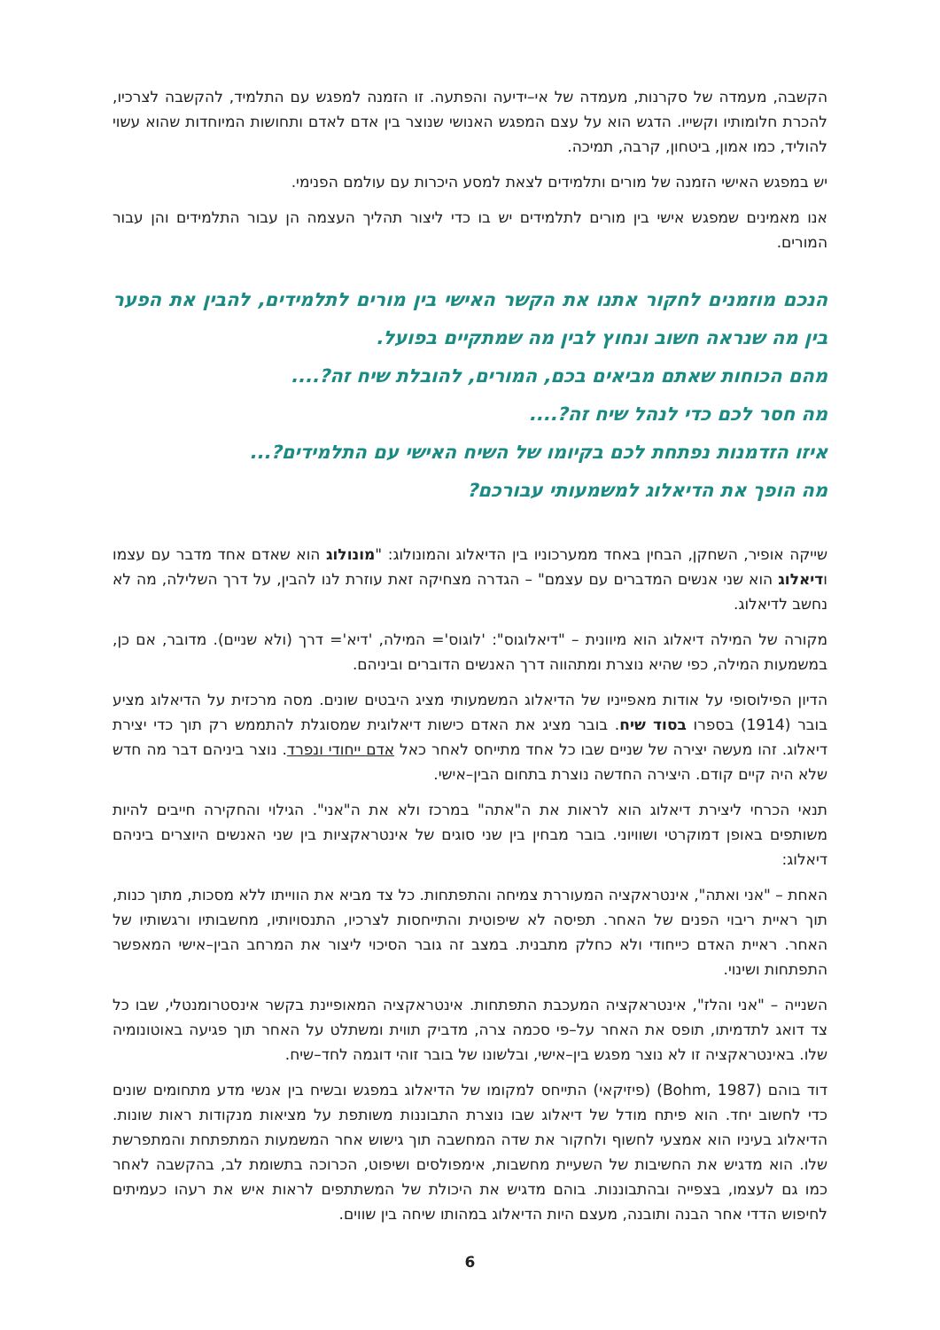הקשבה, מעמדה של סקרנות, מעמדה של אי–ידיעה והפתעה. זו הזמנה למפגש עם התלמיד, להקשבה לצרכיו, להכרת חלומותיו וקשייו. הדגש הוא על עצם המפגש האנושי שנוצר בין אדם לאדם ותחושות המיוחדות שהוא עשוי להוליד, כמו אמון, ביטחון, קרבה, תמיכה.
יש במפגש האישי הזמנה של מורים ותלמידים לצאת למסע היכרות עם עולמם הפנימי.
אנו מאמינים שמפגש אישי בין מורים לתלמידים יש בו כדי ליצור תהליך העצמה הן עבור התלמידים והן עבור המורים.
הנכם מוזמנים לחקור אתנו את הקשר האישי בין מורים לתלמידים, להבין את הפער בין מה שנראה חשוב ונחוץ לבין מה שמתקיים בפועל.
מהם הכוחות שאתם מביאים בכם, המורים, להובלת שיח זה?....
מה חסר לכם כדי לנהל שיח זה?....
איזו הזדמנות נפתחת לכם בקיומו של השיח האישי עם התלמידים?...
מה הופך את הדיאלוג למשמעותי עבורכם?
שייקה אופיר, השחקן, הבחין באחד ממערכוניו בין הדיאלוג והמונולוג: "מונולוג הוא שאדם אחד מדבר עם עצמו ודיאלוג הוא שני אנשים המדברים עם עצמם" – הגדרה מצחיקה זאת עוזרת לנו להבין, על דרך השלילה, מה לא נחשב לדיאלוג.
מקורה של המילה דיאלוג הוא מיוונית – "דיאלוגוס": 'לוגוס'= המילה, 'דיא'= דרך (ולא שניים). מדובר, אם כן, במשמעות המילה, כפי שהיא נוצרת ומתהווה דרך האנשים הדוברים וביניהם.
הדיון הפילוסופי על אודות מאפייניו של הדיאלוג המשמעותי מציג היבטים שונים. מסה מרכזית על הדיאלוג מציע בובר (1914) בספרו בסוד שיח. בובר מציג את האדם כישות דיאלוגית שמסוגלת להתממש רק תוך כדי יצירת דיאלוג. זהו מעשה יצירה של שניים שבו כל אחד מתייחס לאחר כאל אדם ייחודי ונפרד. נוצר ביניהם דבר מה חדש שלא היה קיים קודם. היצירה החדשה נוצרת בתחום הבין–אישי.
תנאי הכרחי ליצירת דיאלוג הוא לראות את ה"אתה" במרכז ולא את ה"אני". הגילוי והחקירה חייבים להיות משותפים באופן דמוקרטי ושוויוני. בובר מבחין בין שני סוגים של אינטראקציות בין שני האנשים היוצרים ביניהם דיאלוג:
האחת – "אני ואתה", אינטראקציה המעוררת צמיחה והתפתחות. כל צד מביא את הווייתו ללא מסכות, מתוך כנות, תוך ראיית ריבוי הפנים של האחר. תפיסה לא שיפוטית והתייחסות לצרכיו, התנסויותיו, מחשבותיו ורגשותיו של האחר. ראיית האדם כייחודי ולא כחלק מתבנית. במצב זה גובר הסיכוי ליצור את המרחב הבין–אישי המאפשר התפתחות ושינוי.
השנייה – "אני והלז", אינטראקציה המעכבת התפתחות. אינטראקציה המאופיינת בקשר אינסטרומנטלי, שבו כל צד דואג לתדמיתו, תופס את האחר על–פי סכמה צרה, מדביק תווית ומשתלט על האחר תוך פגיעה באוטונומיה שלו. באינטראקציה זו לא נוצר מפגש בין–אישי, ובלשונו של בובר זוהי דוגמה לחד–שיח.
דוד בוהם (Bohm, 1987) (פיזיקאי) התייחס למקומו של הדיאלוג במפגש ובשיח בין אנשי מדע מתחומים שונים כדי לחשוב יחד. הוא פיתח מודל של דיאלוג שבו נוצרת התבוננות משותפת על מציאות מנקודות ראות שונות. הדיאלוג בעיניו הוא אמצעי לחשוף ולחקור את שדה המחשבה תוך גישוש אחר המשמעות המתפתחת והמתפרשת שלו. הוא מדגיש את החשיבות של השעיית מחשבות, אימפולסים ושיפוט, הכרוכה בתשומת לב, בהקשבה לאחר כמו גם לעצמו, בצפייה ובהתבוננות. בוהם מדגיש את היכולת של המשתתפים לראות איש את רעהו כעמיתים לחיפוש הדדי אחר הבנה ותובנה, מעצם היות הדיאלוג במהותו שיחה בין שווים.
6